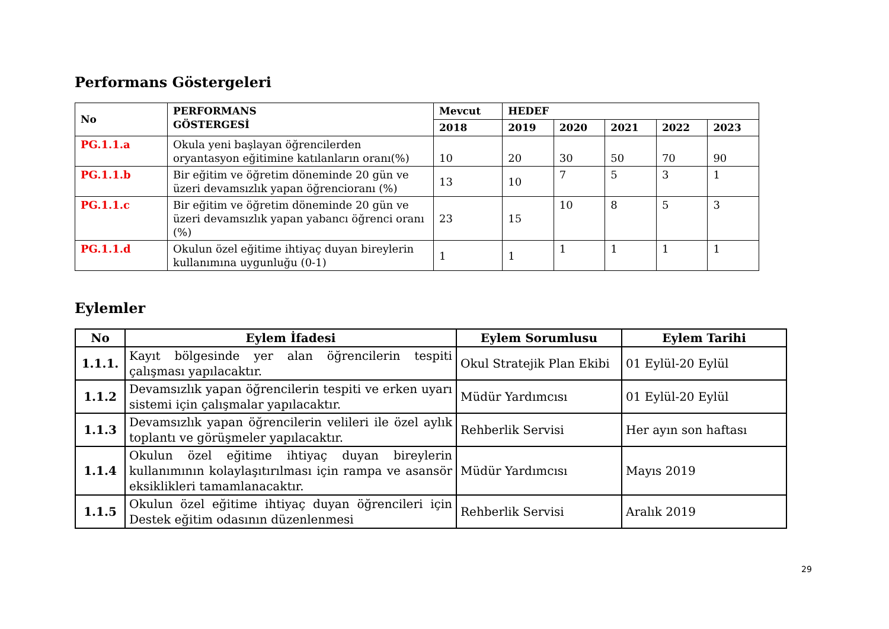Performans Göstergeleri
| No | PERFORMANS GÖSTERGESİ | Mevcut | HEDEF | | | | |
| --- | --- | --- | --- | --- | --- | --- | --- |
| | | 2018 | 2019 | 2020 | 2021 | 2022 | 2023 |
| PG.1.1.a | Okula yeni başlayan öğrencilerden oryantasyon eğitimine katılanların oranı(%) | 10 | 20 | 30 | 50 | 70 | 90 |
| PG.1.1.b | Bir eğitim ve öğretim döneminde 20 gün ve üzeri devamsızlık yapan öğrencioranı (%) | 13 | 10 | 7 | 5 | 3 | 1 |
| PG.1.1.c | Bir eğitim ve öğretim döneminde 20 gün ve üzeri devamsızlık yapan yabancı öğrenci oranı (%) | 23 | 15 | 10 | 8 | 5 | 3 |
| PG.1.1.d | Okulun özel eğitime ihtiyaç duyan bireylerin kullanımına uygunluğu (0-1) | 1 | 1 | 1 | 1 | 1 | 1 |
Eylemler
| No | Eylem İfadesi | Eylem Sorumlusu | Eylem Tarihi |
| --- | --- | --- | --- |
| 1.1.1. | Kayıt bölgesinde yer alan öğrencilerin tespiti çalışması yapılacaktır. | Okul Stratejik Plan Ekibi | 01 Eylül-20 Eylül |
| 1.1.2 | Devamsızlık yapan öğrencilerin tespiti ve erken uyarı sistemi için çalışmalar yapılacaktır. | Müdür Yardımcısı | 01 Eylül-20 Eylül |
| 1.1.3 | Devamsızlık yapan öğrencilerin velileri ile özel aylık toplantı ve görüşmeler yapılacaktır. | Rehberlik Servisi | Her ayın son haftası |
| 1.1.4 | Okulun özel eğitime ihtiyaç duyan bireylerin kullanımının kolaylaşıtırılması için rampa ve asansör eksiklikleri tamamlanacaktır. | Müdür Yardımcısı | Mayıs 2019 |
| 1.1.5 | Okulun özel eğitime ihtiyaç duyan öğrencileri için Destek eğitim odasının düzenlenmesi | Rehberlik Servisi | Aralık 2019 |
29